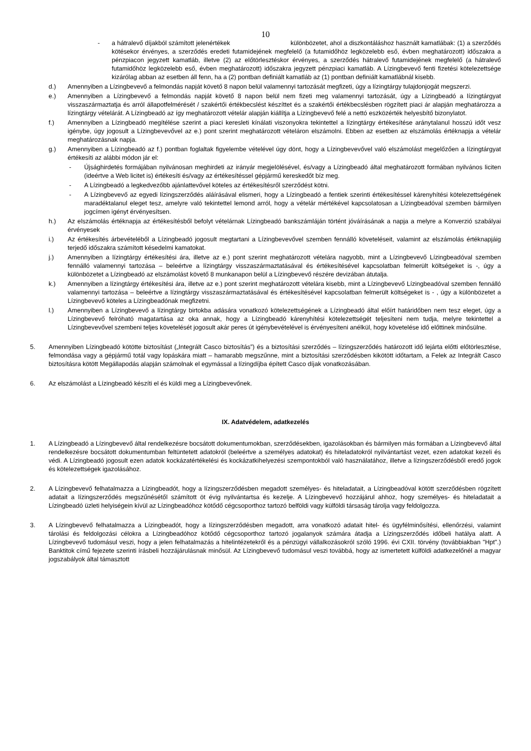10
- a hátralevő díjakból számított jelenértékek különbözetet, ahol a diszkontáláshoz használt kamatlábak: (1) a szerződés kötésekor érvényes, a szerződés eredeti futamidejének megfelelő (a futamidőhöz legközelebb eső, évben meghatározott) időszakra a pénzpiacon jegyzett kamatláb, illetve (2) az előtörlesztéskor érvényes, a szerződés hátralevő futamidejének megfelelő (a hátralevő futamidőhöz legközelebb eső, évben meghatározott) időszakra jegyzett pénzpiaci kamatláb. A Lízingbevevő fenti fizetési kötelezettsége kizárólag abban az esetben áll fenn, ha a (2) pontban definiált kamatláb az (1) pontban definiált kamatlábnál kisebb.
d.) Amennyiben a Lízingbevevő a felmondás napját követő 8 napon belül valamennyi tartozását megfizeti, úgy a lízingtárgy tulajdonjogát megszerzi.
e.) Amennyiben a Lízingbevevő a felmondás napját követő 8 napon belül nem fizeti meg valamennyi tartozását, úgy a Lízingbeadó a lízingtárgyat visszaszármaztatja és arról állapotfelmérését / szakértői értékbecslést készíttet és a szakértői értékbecslésben rögzített piaci ár alapján meghatározza a lízingtárgy vételárát. A Lízingbeadó az így meghatározott vételár alapján kiállítja a Lízingbevevő felé a nettó eszközérték helyesbítő bizonylatot.
f.) Amennyiben a Lízingbeadó megítélése szerint a piaci keresleti kínálati viszonyokra tekintettel a lízingtárgy értékesítése aránytalanul hosszú időt vesz igénybe, úgy jogosult a Lízingbevevővel az e.) pont szerint meghatározott vételáron elszámolni. Ebben az esetben az elszámolás értéknapja a vételár meghatározásnak napja.
g.) Amennyiben a Lízingbeadó az f.) pontban foglaltak figyelembe vételével úgy dönt, hogy a Lízingbevevővel való elszámolást megelőzően a lízingtárgyat értékesíti az alábbi módon jár el:
- Újsághirdetés formájában nyilvánosan meghirdeti az irányár megjelölésével, és/vagy a Lízingbeadó által meghatározott formában nyilvános liciten (ideértve a Web licitet is) értékesíti és/vagy az értékesítéssel gépjármű kereskedőt bíz meg.
- A Lízingbeadó a legkedvezőbb ajánlattevővel köteles az értékesítésről szerződést kötni.
- A Lízingbevevő az egyedi lízingszerződés aláírásával elismeri, hogy a Lízingbeadó a fentiek szerinti értékesítéssel kárenyhítési kötelezettségének maradéktalanul eleget tesz, amelyre való tekintettel lemond arról, hogy a vételár mértékével kapcsolatosan a Lízingbeadóval szemben bármilyen jogcímen igényt érvényesítsen.
h.) Az elszámolás értéknapja az értékesítésből befolyt vételárnak Lízingbeadó bankszámláján történt jóváírásának a napja a melyre a Konverzió szabályai érvényesek
i.) Az értékesítés árbevételéből a Lízingbeadó jogosult megtartani a Lízingbevevővel szemben fennálló követeléseit, valamint az elszámolás értéknapjáig terjedő időszakra számított késedelmi kamatokat.
j.) Amennyiben a lízingtárgy értékesítési ára, illetve az e.) pont szerint meghatározott vételára nagyobb, mint a Lízingbevevő Lízingbeadóval szemben fennálló valamennyi tartozása – beleértve a lízingtárgy visszaszármaztatásával és értékesítésével kapcsolatban felmerült költségeket is -, úgy a különbözetet a Lízingbeadó az elszámolást követő 8 munkanapon belül a Lízingbevevő részére devizában átutalja.
k.) Amennyiben a lízingtárgy értékesítési ára, illetve az e.) pont szerint meghatározott vételára kisebb, mint a Lízingbevevő Lízingbeadóval szemben fennálló valamennyi tartozása – beleértve a lízingtárgy visszaszármaztatásával és értékesítésével kapcsolatban felmerült költségeket is - , úgy a különbözetet a Lízingbevevő köteles a Lízingbeadónak megfizetni.
l.) Amennyiben a Lízingbevevő a lízingtárgy birtokba adására vonatkozó kötelezettségének a Lízingbeadó által előírt határidőben nem tesz eleget, úgy a Lízingbevevő felróható magatartása az oka annak, hogy a Lízingbeadó kárenyhítési kötelezettségét teljesíteni nem tudja, melyre tekintettel a Lízingbevevővel szembeni teljes követelését jogosult akár peres út igénybevételével is érvényesíteni anélkül, hogy követelése idő előttinek minősülne.
5. Amennyiben Lízingbeadó kötötte biztosítást („Integrált Casco biztosítás”) és a biztosítási szerződés – lízingszerződés határozott idő lejárta előtti előtörlesztése, felmondása vagy a gépjármű totál vagy lopáskára miatt – hamarabb megszűnne, mint a biztosítási szerződésben kikötött időtartam, a Felek az Integrált Casco biztosításra kötött Megállapodás alapján számolnak el egymással a lízingdíjba épített Casco díjak vonatkozásában.
6. Az elszámolást a Lízingbeadó készíti el és küldi meg a Lízingbevevőnek.
IX. Adatvédelem, adatkezelés
1. A Lízingbeadó a Lízingbevevő által rendelkezésre bocsátott dokumentumokban, szerződésekben, igazolásokban és bármilyen más formában a Lízingbevevő által rendelkezésre bocsátott dokumentumban feltüntetett adatokról (beleértve a személyes adatokat) és hiteladatokról nyilvántartást vezet, ezen adatokat kezeli és védi. A Lízingbeadó jogosult ezen adatok kockázatértékelési és kockázatkihelyezési szempontokból való használatához, illetve a lízingszerződésből eredő jogok és kötelezettségek igazolásához.
2. A Lízingbevevő felhatalmazza a Lízingbeadót, hogy a lízingszerződésben megadott személyes- és hiteladatait, a Lízingbeadóval kötött szerződésben rögzített adatait a lízingszerződés megszűnésétől számított öt évig nyilvántartsa és kezelje. A Lízingbevevő hozzájárul ahhoz, hogy személyes- és hiteladatait a Lízingbeadó üzleti helyiségein kívül az Lízingbeadóhoz kötődő cégcsoporthoz tartozó belföldi vagy külföldi társaság tárolja vagy feldolgozza.
3. A Lízingbevevő felhatalmazza a Lízingbeadót, hogy a lízingszerződésben megadott, arra vonatkozó adatait hitel- és ügyfélminősítési, ellenőrzési, valamint tárolási és feldolgozási célokra a Lízingbeadóhoz kötődő cégcsoporthoz tartozó jogalanyok számára átadja a Lízingszerződés időbeli hatálya alatt. A Lízingbevevő tudomásul veszi, hogy a jelen felhatalmazás a hitelintézetekről és a pénzügyi vállalkozásokról szóló 1996. évi CXII. törvény (továbbiakban "Hpt".) Banktitok című fejezete szerinti írásbeli hozzájárulásnak minősül. Az Lízingbevevő tudomásul veszi továbbá, hogy az ismertetett külföldi adatkezelőnél a magyar jogszabályok által támasztott